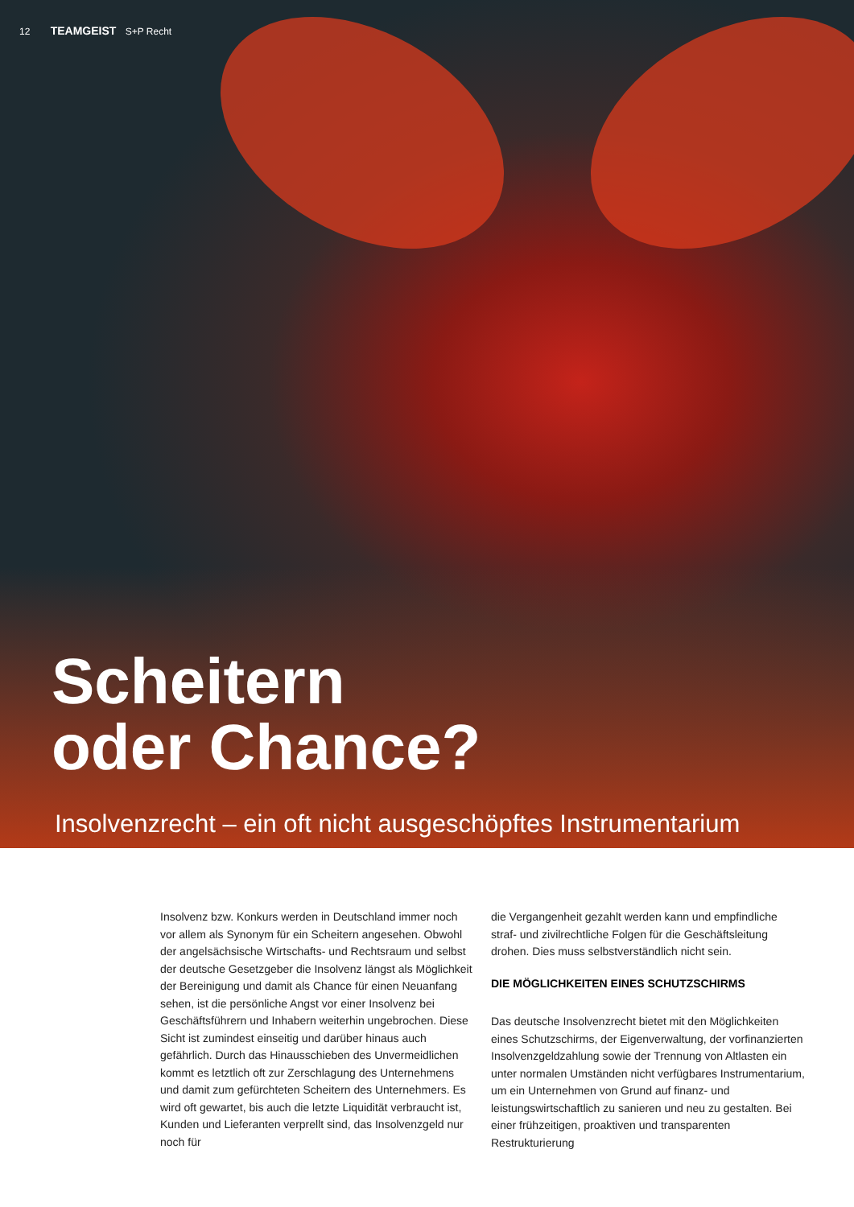12 TEAMGEIST S+P Recht
Scheitern
oder Chance?
Insolvenzrecht – ein oft nicht ausgeschöpftes Instrumentarium
Insolvenz bzw. Konkurs werden in Deutschland immer noch vor allem als Synonym für ein Scheitern angesehen. Obwohl der angelsächsische Wirtschafts- und Rechtsraum und selbst der deutsche Gesetzgeber die Insolvenz längst als Möglichkeit der Bereinigung und damit als Chance für einen Neuanfang sehen, ist die persönliche Angst vor einer Insolvenz bei Geschäftsführern und Inhabern weiterhin ungebrochen. Diese Sicht ist zumindest einseitig und darüber hinaus auch gefährlich. Durch das Hinausschieben des Unvermeidlichen kommt es letztlich oft zur Zerschlagung des Unternehmens und damit zum gefürchteten Scheitern des Unternehmers. Es wird oft gewartet, bis auch die letzte Liquidität verbraucht ist, Kunden und Lieferanten verprellt sind, das Insolvenzgeld nur noch für
die Vergangenheit gezahlt werden kann und empfindliche straf- und zivilrechtliche Folgen für die Geschäftsleitung drohen. Dies muss selbstverständlich nicht sein.
DIE MÖGLICHKEITEN EINES SCHUTZSCHIRMS
Das deutsche Insolvenzrecht bietet mit den Möglichkeiten eines Schutzschirms, der Eigenverwaltung, der vorfinanzierten Insolvenzgeldzahlung sowie der Trennung von Altlasten ein unter normalen Umständen nicht verfügbares Instrumentarium, um ein Unternehmen von Grund auf finanz- und leistungswirtschaftlich zu sanieren und neu zu gestalten. Bei einer frühzeitigen, proaktiven und transparenten Restrukturierung